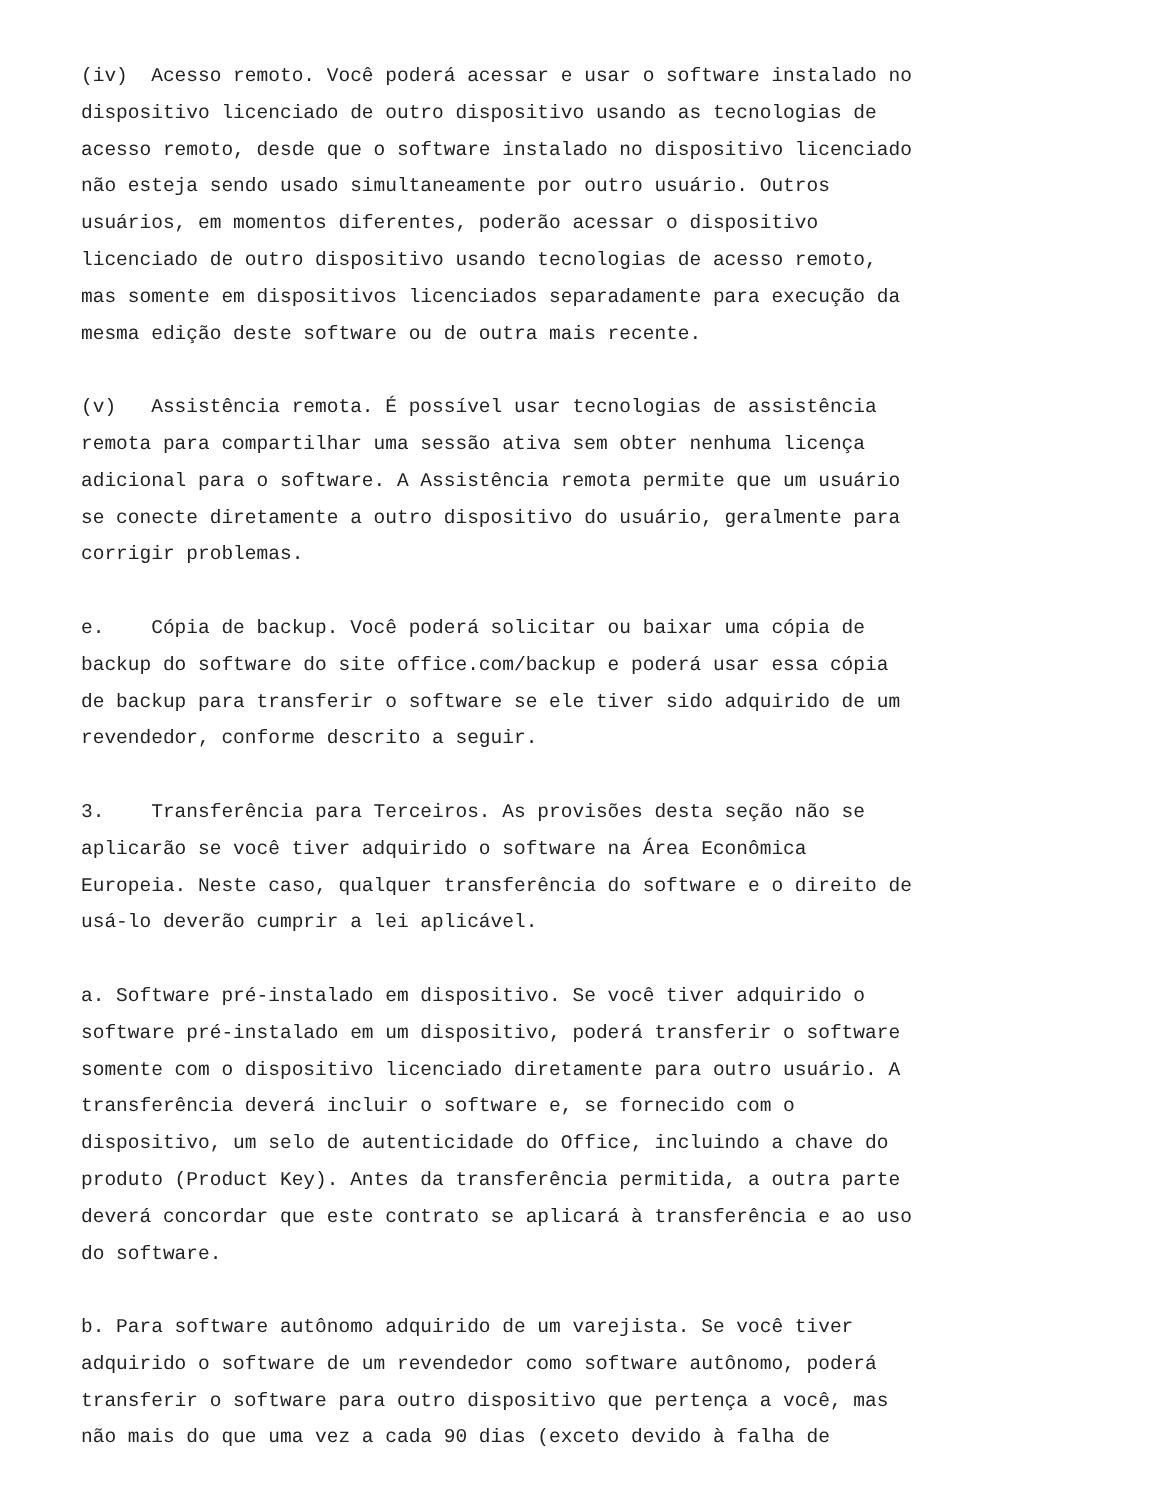(iv) Acesso remoto. Você poderá acessar e usar o software instalado no dispositivo licenciado de outro dispositivo usando as tecnologias de acesso remoto, desde que o software instalado no dispositivo licenciado não esteja sendo usado simultaneamente por outro usuário. Outros usuários, em momentos diferentes, poderão acessar o dispositivo licenciado de outro dispositivo usando tecnologias de acesso remoto, mas somente em dispositivos licenciados separadamente para execução da mesma edição deste software ou de outra mais recente.
(v) Assistência remota. É possível usar tecnologias de assistência remota para compartilhar uma sessão ativa sem obter nenhuma licença adicional para o software. A Assistência remota permite que um usuário se conecte diretamente a outro dispositivo do usuário, geralmente para corrigir problemas.
e. Cópia de backup. Você poderá solicitar ou baixar uma cópia de backup do software do site office.com/backup e poderá usar essa cópia de backup para transferir o software se ele tiver sido adquirido de um revendedor, conforme descrito a seguir.
3. Transferência para Terceiros. As provisões desta seção não se aplicarão se você tiver adquirido o software na Área Econômica Europeia. Neste caso, qualquer transferência do software e o direito de usá-lo deverão cumprir a lei aplicável.
a. Software pré-instalado em dispositivo. Se você tiver adquirido o software pré-instalado em um dispositivo, poderá transferir o software somente com o dispositivo licenciado diretamente para outro usuário. A transferência deverá incluir o software e, se fornecido com o dispositivo, um selo de autenticidade do Office, incluindo a chave do produto (Product Key). Antes da transferência permitida, a outra parte deverá concordar que este contrato se aplicará à transferência e ao uso do software.
b. Para software autônomo adquirido de um varejista. Se você tiver adquirido o software de um revendedor como software autônomo, poderá transferir o software para outro dispositivo que pertença a você, mas não mais do que uma vez a cada 90 dias (exceto devido à falha de